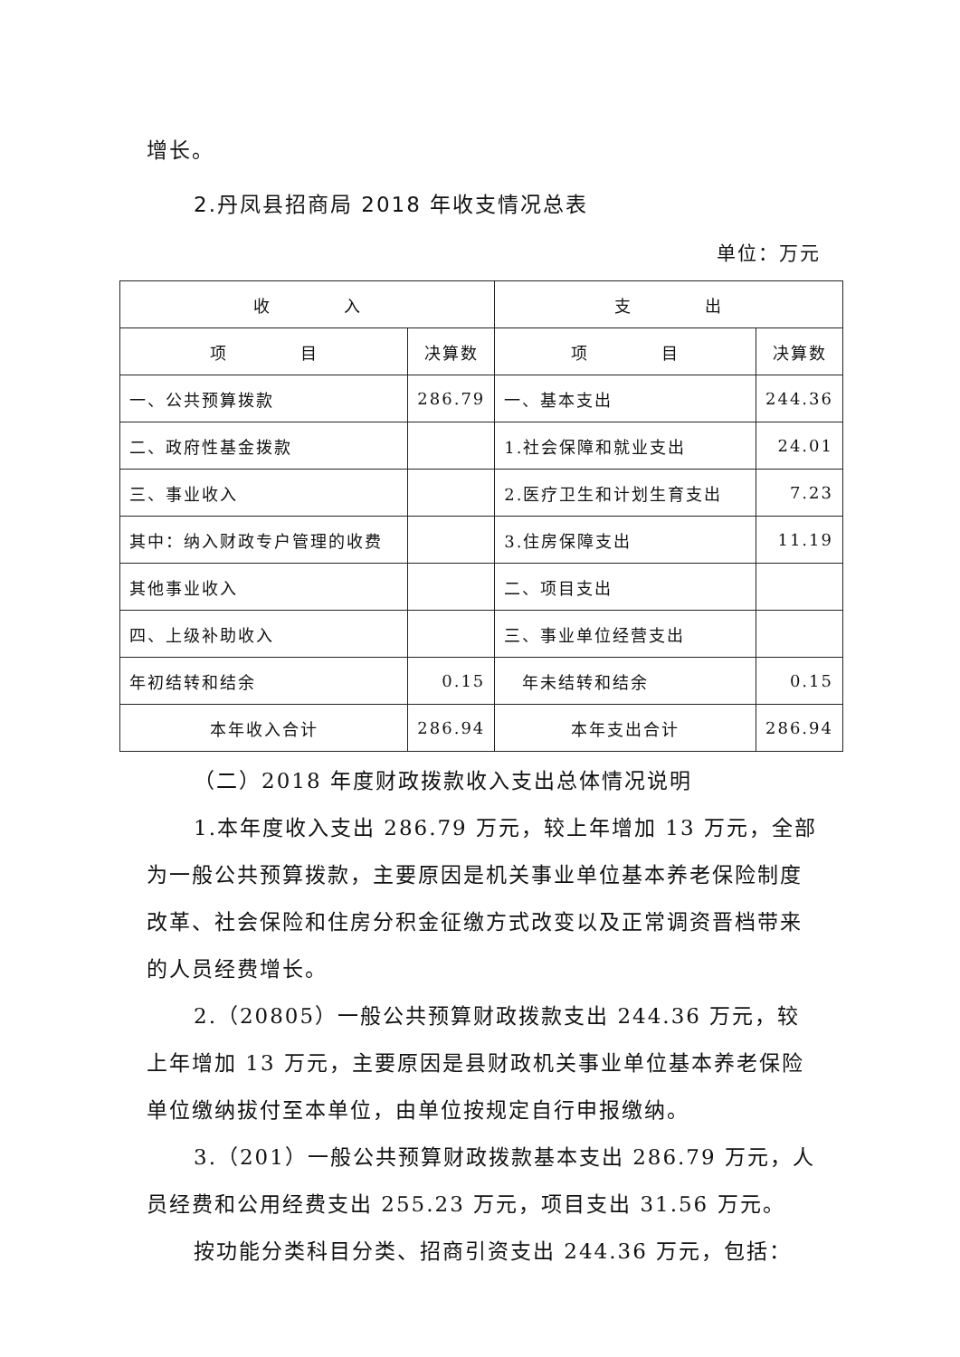增长。
2.丹凤县招商局 2018 年收支情况总表
单位：万元
| 收 入 | | 支 出 | |
| 项 目 | 决算数 | 项 目 | 决算数 |
| 一、公共预算拨款 | 286.79 | 一、基本支出 | 244.36 |
| 二、政府性基金拨款 | | 1.社会保障和就业支出 | 24.01 |
| 三、事业收入 | | 2.医疗卫生和计划生育支出 | 7.23 |
| 其中：纳入财政专户管理的收费 | | 3.住房保障支出 | 11.19 |
| 其他事业收入 | | 二、项目支出 | |
| 四、上级补助收入 | | 三、事业单位经营支出 | |
| 年初结转和结余 | 0.15 | 年未结转和结余 | 0.15 |
| 本年收入合计 | 286.94 | 本年支出合计 | 286.94 |
（二）2018 年度财政拨款收入支出总体情况说明
1.本年度收入支出 286.79 万元，较上年增加 13 万元，全部为一般公共预算拨款，主要原因是机关事业单位基本养老保险制度改革、社会保险和住房分积金征缴方式改变以及正常调资晋档带来的人员经费增长。
2.（20805）一般公共预算财政拨款支出 244.36 万元，较上年增加 13 万元，主要原因是县财政机关事业单位基本养老保险单位缴纳拔付至本单位，由单位按规定自行申报缴纳。
3.（201）一般公共预算财政拨款基本支出 286.79 万元，人员经费和公用经费支出 255.23 万元，项目支出 31.56 万元。
按功能分类科目分类、招商引资支出 244.36 万元，包括：